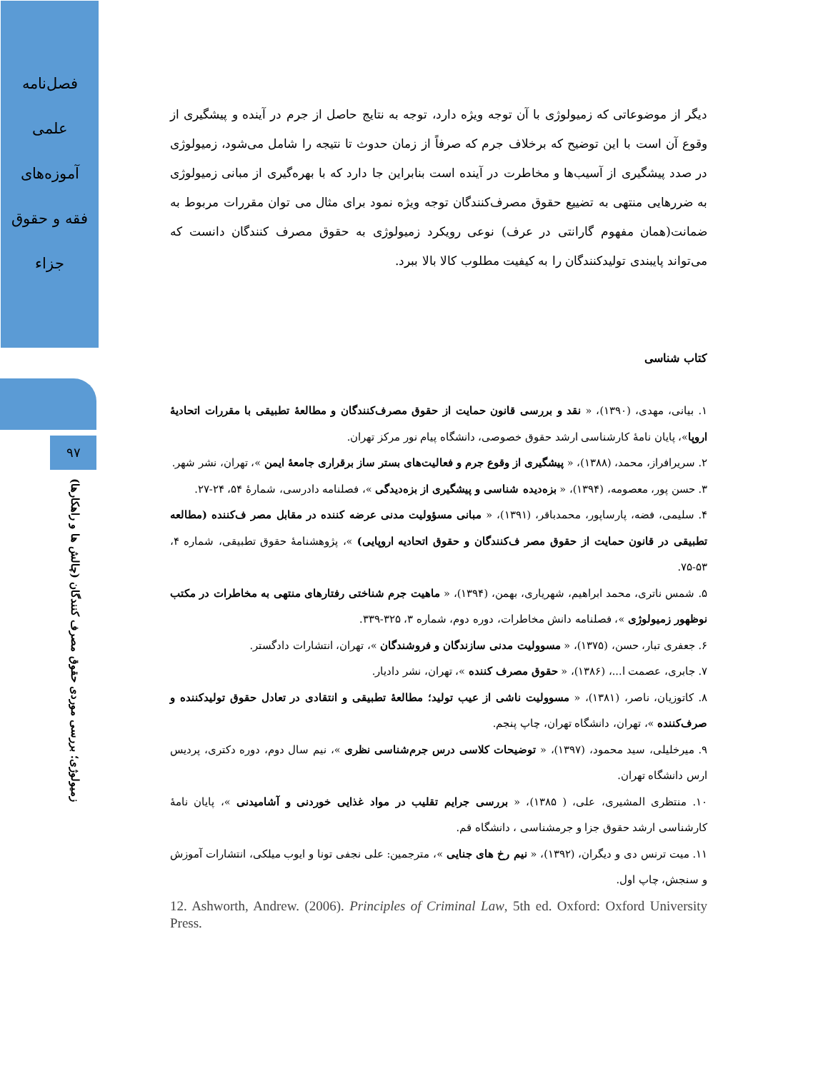فصل‌نامه
علمی
آموزه‌های
فقه و حقوق
جزاء
۹۷
زمیولوژی؛ بررسی موردی حقوق مصرف کنندگان (چالش ها و راهکارها)
دیگر از موضوعاتی که زمیولوژی با آن توجه ویژه دارد، توجه به نتایج حاصل از جرم در آینده و پیشگیری از وقوع آن است با این توضیح که برخلاف جرم که صرفاً از زمان حدوث تا نتیجه را شامل می‌شود، زمیولوژی در صدد پیشگیری از آسیب‌ها و مخاطرت در آینده است بنابراین جا دارد که با بهره‌گیری از مبانی زمیولوژی به ضررهایی منتهی به تضییع حقوق مصرف‌کنندگان توجه ویژه نمود برای مثال می توان مقررات مربوط به ضمانت(همان مفهوم گارانتی در عرف) نوعی رویکرد زمیولوژی به حقوق مصرف کنندگان دانست که می‌تواند پایبندی تولیدکنندگان را به کیفیت مطلوب کالا بالا ببرد.
کتاب شناسی
۱. بیانی، مهدی، (۱۳۹۰)، « نقد و بررسی قانون حمایت از حقوق مصرف‌کنندگان و مطالعهٔ تطبیقی با مقررات اتحادیهٔ اروپا»، پایان نامهٔ کارشناسی ارشد حقوق خصوصی، دانشگاه پیام نور مرکز تهران.
۲. سریرافراز، محمد، (۱۳۸۸)، « پیشگیری از وقوع جرم و فعالیت‌های بستر ساز برقراری جامعهٔ ایمن »، تهران، نشر شهر.
۳. حسن پور، معصومه، (۱۳۹۴)، « بزه‌دیده شناسی و پیشگیری از بزه‌دیدگی »، فصلنامه دادرسی، شمارهٔ ۵۴، ۲۴-۲۷.
۴. سلیمی، فضه، پارساپور، محمدباقر، (۱۳۹۱)، « مبانی مسؤولیت مدنی عرضه کننده در مقابل مصر ف‌کننده (مطالعه تطبیقی در قانون حمایت از حقوق مصر ف‌کنندگان و حقوق اتحادیه اروپایی) »، پژوهشنامهٔ حقوق تطبیقی، شماره ۴، ۵۳-۷۵.
۵. شمس ناتری، محمد ابراهیم، شهریاری، بهمن، (۱۳۹۴)، « ماهیت جرم شناختی رفتارهای منتهی به مخاطرات در مکتب نوظهور زمیولوژی »، فصلنامه دانش مخاطرات، دوره دوم، شماره ۳، ۳۲۵-۳۳۹.
۶. جعفری تبار، حسن، (۱۳۷۵)، « مسوولیت مدنی سازندگان و فروشندگان »، تهران، انتشارات دادگستر.
۷. جابری، عصمت ا...، (۱۳۸۶)، « حقوق مصرف کننده »، تهران، نشر دادیار.
۸. کاتوزیان، ناصر، (۱۳۸۱)، « مسوولیت ناشی از عیب تولید؛ مطالعهٔ تطبیقی و انتقادی در تعادل حقوق تولیدکننده و صرف‌کننده »، تهران، دانشگاه تهران، چاپ پنجم.
۹. میرخلیلی، سید محمود، (۱۳۹۷)، « توضیحات کلاسی درس جرم‌شناسی نظری »، نیم سال دوم، دوره دکتری، پردیس ارس دانشگاه تهران.
۱۰. منتظری المشیری، علی، ( ۱۳۸۵)، « بررسی جرایم تقلیب در مواد غذایی خوردنی و آشامیدنی »، پایان نامهٔ کارشناسی ارشد حقوق جزا و جرمشناسی ، دانشگاه قم.
۱۱. میت ترنس دی و دیگران، (۱۳۹۲)، « نیم رخ های جنایی »، مترجمین: علی نجفی تونا و ایوب میلکی، انتشارات آموزش و سنجش، چاپ اول.
12. Ashworth, Andrew. (2006). Principles of Criminal Law, 5th ed. Oxford: Oxford University Press.